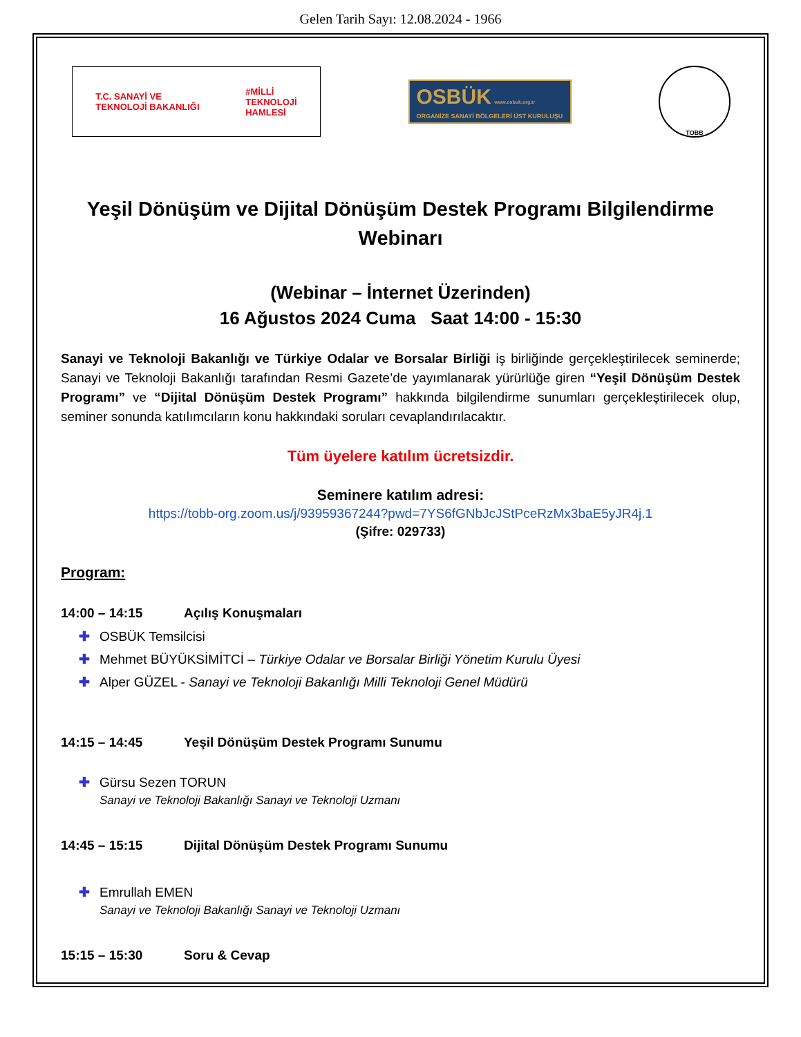Gelen Tarih Sayı: 12.08.2024 - 1966
T.C. SANAYİ VE
TEKNOLOJİ BAKANLIĞI #MİLLİ
TEKNOLOJİ
HAMLESİ
OSBÜK www.osbuk.org.tr
ORGANİZE SANAYİ BÖLGELERİ ÜST KURULUŞU
TOBB
Yeşil Dönüşüm ve Dijital Dönüşüm Destek Programı Bilgilendirme Webinarı
(Webinar – İnternet Üzerinden)
16 Ağustos 2024 Cuma Saat 14:00 - 15:30
Sanayi ve Teknoloji Bakanlığı ve Türkiye Odalar ve Borsalar Birliği iş birliğinde gerçekleştirilecek seminerde; Sanayi ve Teknoloji Bakanlığı tarafından Resmi Gazete’de yayımlanarak yürürlüğe giren “Yeşil Dönüşüm Destek Programı” ve “Dijital Dönüşüm Destek Programı” hakkında bilgilendirme sunumları gerçekleştirilecek olup, seminer sonunda katılımcıların konu hakkındaki soruları cevaplandırılacaktır.
Tüm üyelere katılım ücretsizdir.
Seminere katılım adresi:
https://tobb-org.zoom.us/j/93959367244?pwd=7YS6fGNbJcJStPceRzMx3baE5yJR4j.1
(Şifre: 029733)
Program:
14:00 – 14:15 Açılış Konuşmaları
✚ OSBÜK Temsilcisi
✚ Mehmet BÜYÜKSİMİTCİ – Türkiye Odalar ve Borsalar Birliği Yönetim Kurulu Üyesi
✚ Alper GÜZEL - Sanayi ve Teknoloji Bakanlığı Milli Teknoloji Genel Müdürü
14:15 – 14:45 Yeşil Dönüşüm Destek Programı Sunumu
✚ Gürsu Sezen TORUN
Sanayi ve Teknoloji Bakanlığı Sanayi ve Teknoloji Uzmanı
14:45 – 15:15 Dijital Dönüşüm Destek Programı Sunumu
✚ Emrullah EMEN
Sanayi ve Teknoloji Bakanlığı Sanayi ve Teknoloji Uzmanı
15:15 – 15:30 Soru & Cevap